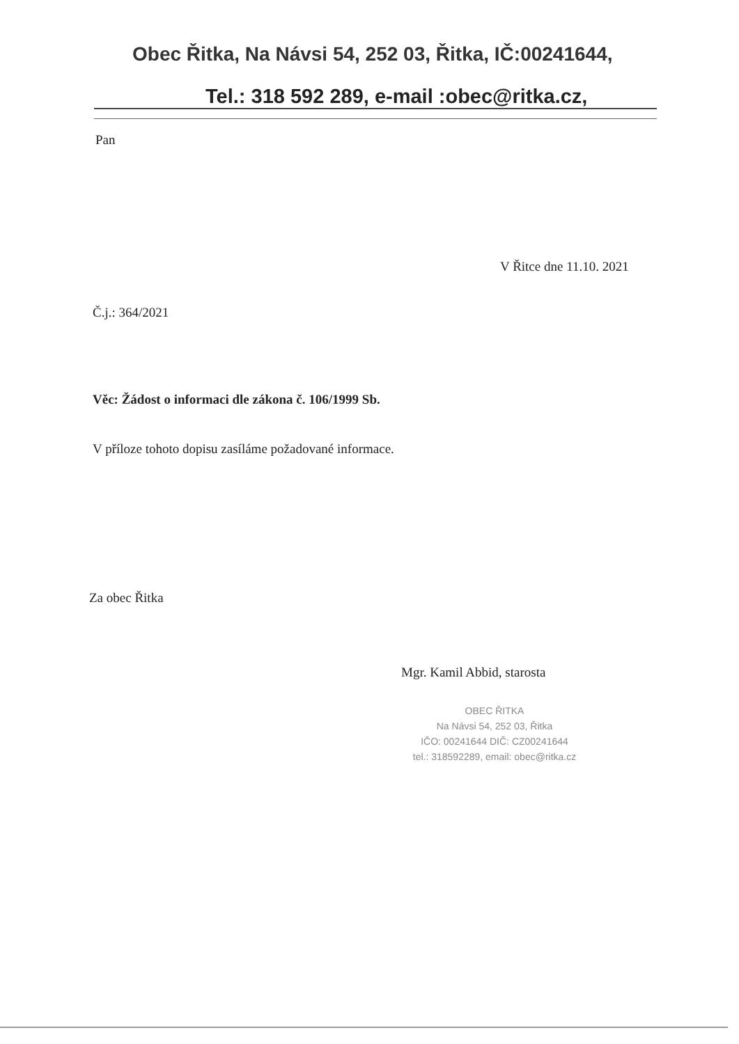Obec Řitka, Na Návsi 54, 252 03, Řitka, IČ:00241644,
Tel.: 318 592 289, e-mail :obec@ritka.cz,
Pan
V Řitce dne 11.10. 2021
Č.j.: 364/2021
Věc: Žádost o informaci dle zákona č. 106/1999 Sb.
V příloze tohoto dopisu zasíláme požadované informace.
Za obec Řitka
Mgr. Kamil Abbid, starosta
OBEC ŘITKA
Na Návsi 54, 252 03, Řitka
IČO: 00241644 DIČ: CZ00241644
tel.: 318592289, email: obec@ritka.cz